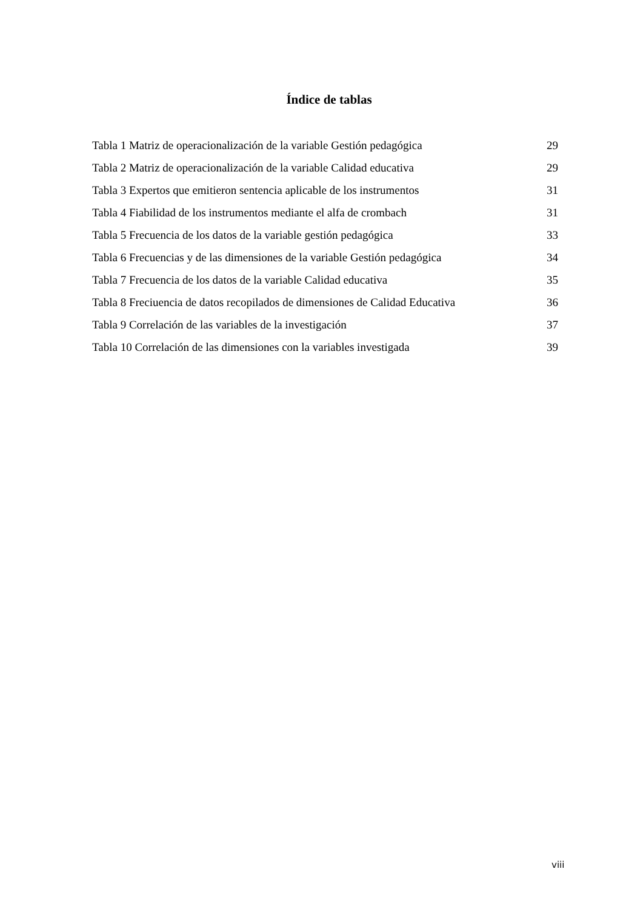Índice de tablas
Tabla 1 Matriz de operacionalización de la variable Gestión pedagógica 29
Tabla 2 Matriz de operacionalización de la variable Calidad educativa 29
Tabla 3 Expertos que emitieron sentencia aplicable de los instrumentos 31
Tabla 4 Fiabilidad de los instrumentos mediante el alfa de crombach 31
Tabla 5 Frecuencia de los datos de la variable gestión pedagógica 33
Tabla 6 Frecuencias y de las dimensiones de la variable Gestión pedagógica 34
Tabla 7 Frecuencia de los datos de la variable Calidad educativa 35
Tabla 8 Freciuencia de datos recopilados de dimensiones de Calidad Educativa 36
Tabla 9 Correlación de las variables de la investigación 37
Tabla 10 Correlación de las dimensiones con la variables investigada 39
viii